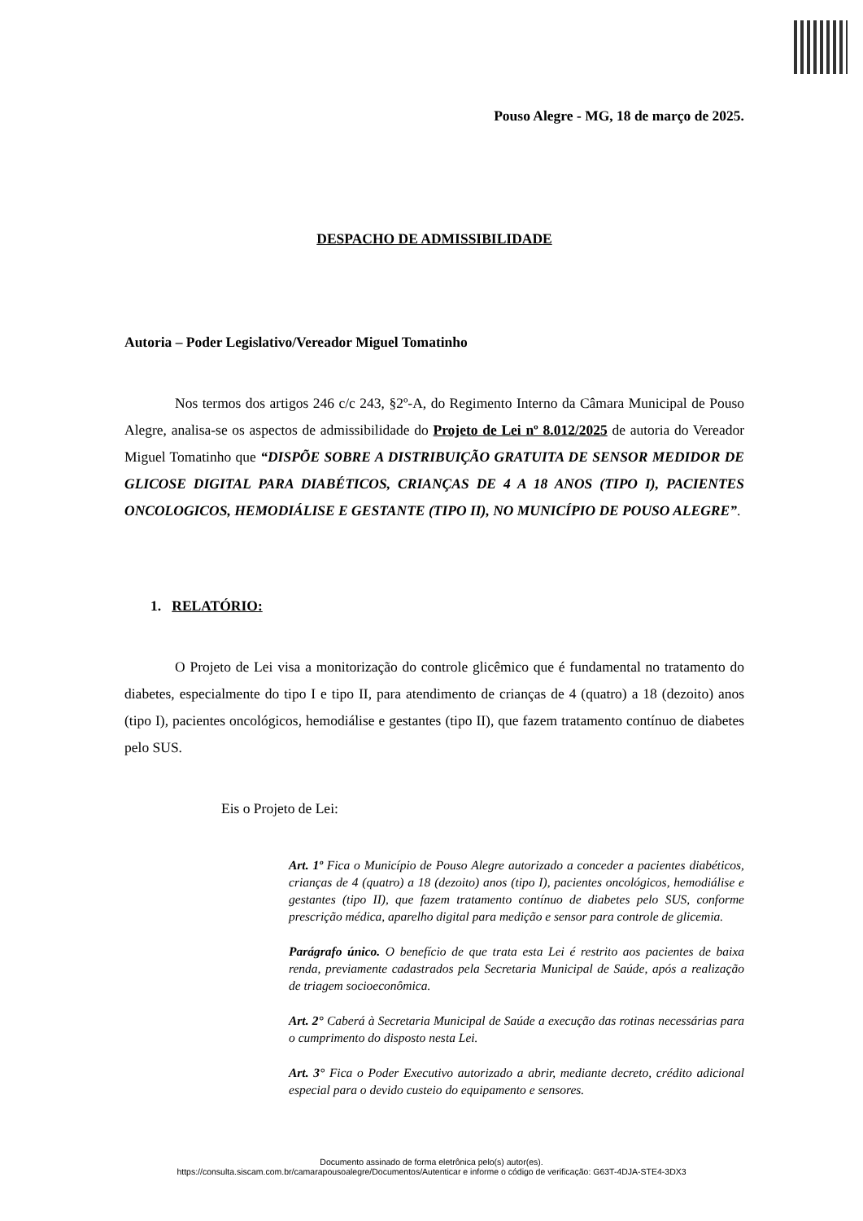Pouso Alegre - MG, 18 de março de 2025.
DESPACHO DE ADMISSIBILIDADE
Autoria – Poder Legislativo/Vereador Miguel Tomatinho
Nos termos dos artigos 246 c/c 243, §2º-A, do Regimento Interno da Câmara Municipal de Pouso Alegre, analisa-se os aspectos de admissibilidade do Projeto de Lei nº 8.012/2025 de autoria do Vereador Miguel Tomatinho que “DISPÕE SOBRE A DISTRIBUIÇÃO GRATUITA DE SENSOR MEDIDOR DE GLICOSE DIGITAL PARA DIABÉTICOS, CRIANÇAS DE 4 A 18 ANOS (TIPO I), PACIENTES ONCOLOGICOS, HEMODIÁLISE E GESTANTE (TIPO II), NO MUNICÍPIO DE POUSO ALEGRE”.
1. RELATÓRIO:
O Projeto de Lei visa a monitorização do controle glicêmico que é fundamental no tratamento do diabetes, especialmente do tipo I e tipo II, para atendimento de crianças de 4 (quatro) a 18 (dezoito) anos (tipo I), pacientes oncológicos, hemodiálise e gestantes (tipo II), que fazem tratamento contínuo de diabetes pelo SUS.
Eis o Projeto de Lei:
Art. 1º Fica o Município de Pouso Alegre autorizado a conceder a pacientes diabéticos, crianças de 4 (quatro) a 18 (dezoito) anos (tipo I), pacientes oncológicos, hemodiálise e gestantes (tipo II), que fazem tratamento contínuo de diabetes pelo SUS, conforme prescrição médica, aparelho digital para medição e sensor para controle de glicemia.
Parágrafo único. O benefício de que trata esta Lei é restrito aos pacientes de baixa renda, previamente cadastrados pela Secretaria Municipal de Saúde, após a realização de triagem socioeconômica.
Art. 2° Caberá à Secretaria Municipal de Saúde a execução das rotinas necessárias para o cumprimento do disposto nesta Lei.
Art. 3° Fica o Poder Executivo autorizado a abrir, mediante decreto, crédito adicional especial para o devido custeio do equipamento e sensores.
Documento assinado de forma eletrônica pelo(s) autor(es).
https://consulta.siscam.com.br/camarapousoalegre/Documentos/Autenticar e informe o código de verificação: G63T-4DJA-STE4-3DX3